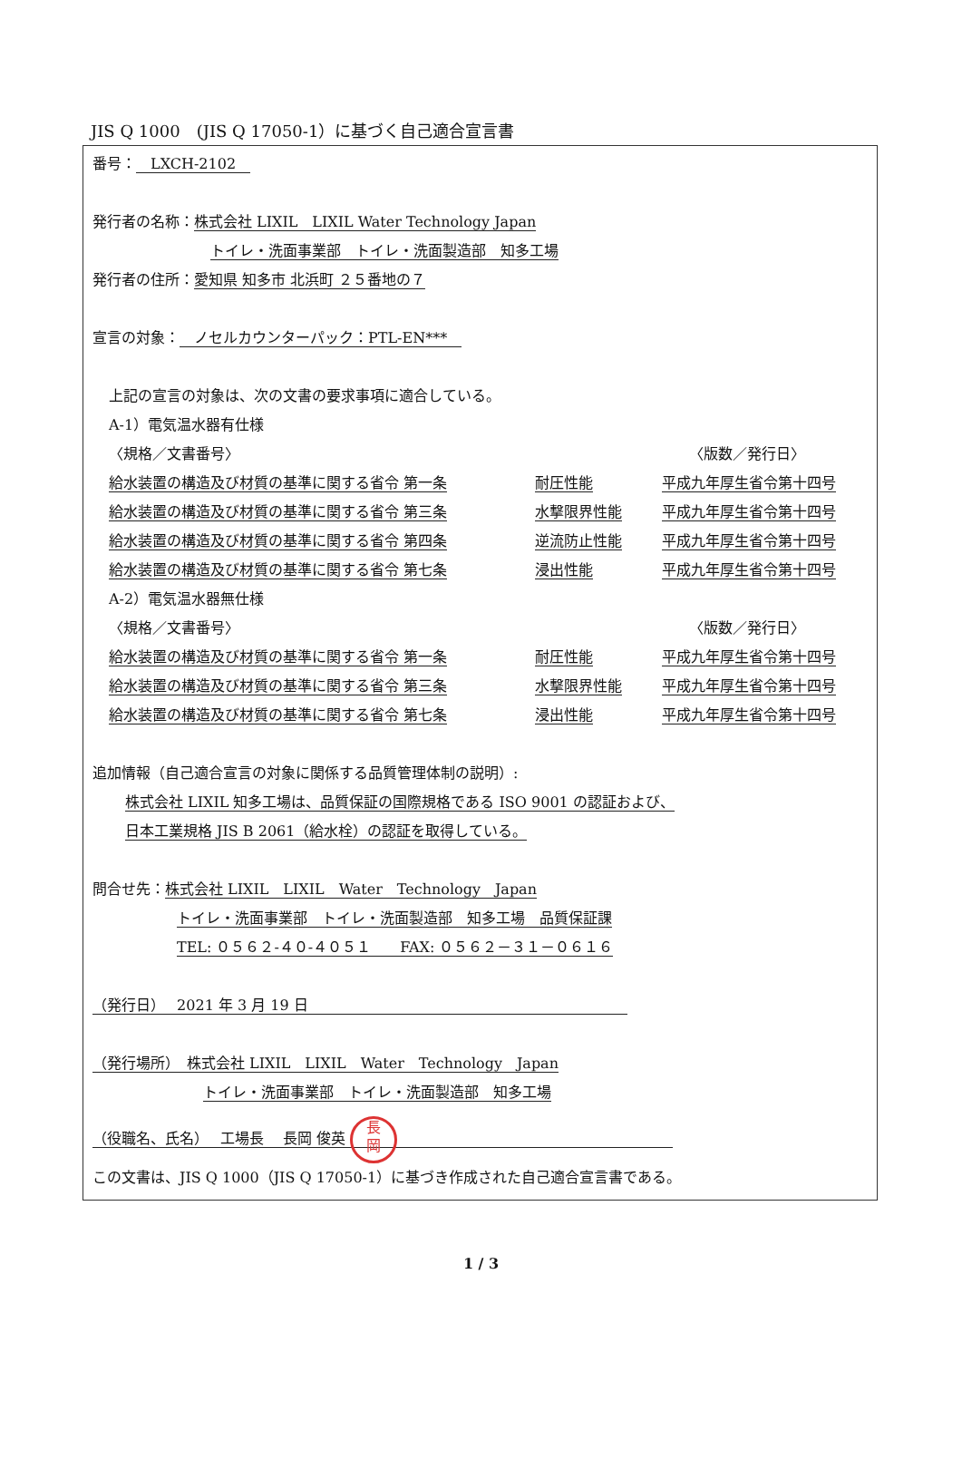JIS Q 1000　(JIS Q 17050-1）に基づく自己適合宣言書
番号：　LXCH-2102　
発行者の名称：株式会社 LIXIL　LIXIL Water Technology Japan
トイレ・洗面事業部　トイレ・洗面製造部　知多工場
発行者の住所：愛知県 知多市 北浜町 ２５番地の７
宣言の対象：　ノセルカウンターパック：PTL-EN***　
上記の宣言の対象は、次の文書の要求事項に適合している。
A-1）電気温水器有仕様
〈規格／文書番号〉 〈版数／発行日〉
給水装置の構造及び材質の基準に関する省令 第一条 耐圧性能 平成九年厚生省令第十四号
給水装置の構造及び材質の基準に関する省令 第三条 水撃限界性能 平成九年厚生省令第十四号
給水装置の構造及び材質の基準に関する省令 第四条 逆流防止性能 平成九年厚生省令第十四号
給水装置の構造及び材質の基準に関する省令 第七条 浸出性能 平成九年厚生省令第十四号
A-2）電気温水器無仕様
〈規格／文書番号〉 〈版数／発行日〉
給水装置の構造及び材質の基準に関する省令 第一条 耐圧性能 平成九年厚生省令第十四号
給水装置の構造及び材質の基準に関する省令 第三条 水撃限界性能 平成九年厚生省令第十四号
給水装置の構造及び材質の基準に関する省令 第七条 浸出性能 平成九年厚生省令第十四号
追加情報（自己適合宣言の対象に関係する品質管理体制の説明）:
株式会社 LIXIL 知多工場は、品質保証の国際規格である ISO 9001 の認証および、
日本工業規格 JIS B 2061（給水栓）の認証を取得している。
問合せ先：株式会社 LIXIL　LIXIL　Water　Technology　Japan
トイレ・洗面事業部　トイレ・洗面製造部　知多工場　品質保証課
TEL: ０５６２-４０-４０５１　　FAX: ０５６２－３１－０６１６
（発行日）　 2021 年 3 月 19 日　　　　　　　　　　　　　　　　　　　　　　
（発行場所）　株式会社 LIXIL　LIXIL　Water　Technology　Japan
トイレ・洗面事業部　トイレ・洗面製造部　知多工場
（役職名、氏名）　 工場長　 長岡 俊英 長
岡　　　　　　　　　　　　　　　　　　　
この文書は、JIS Q 1000（JIS Q 17050-1）に基づき作成された自己適合宣言書である。
1 / 3